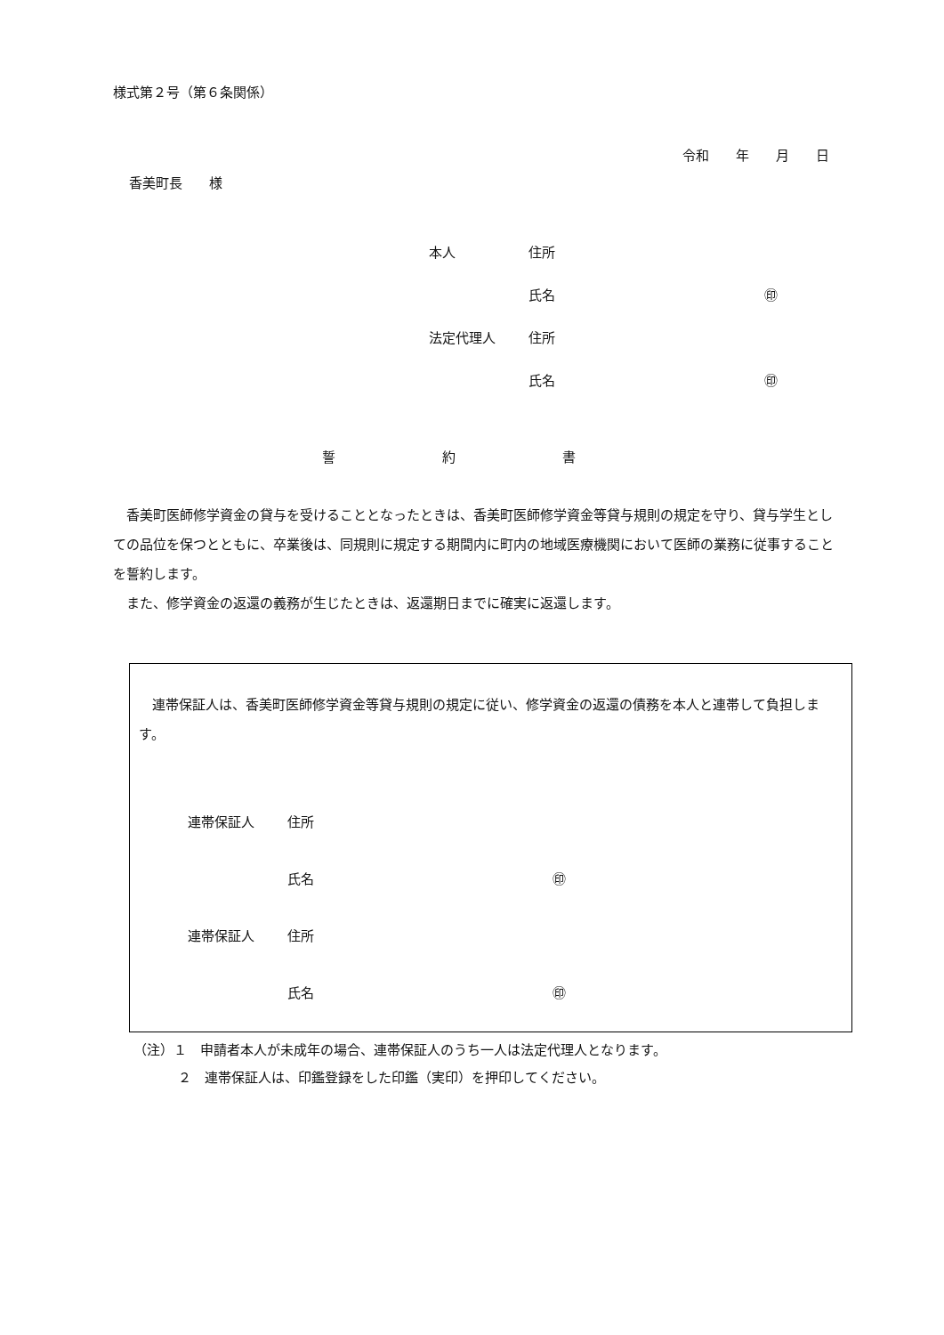様式第２号（第６条関係）
令和　　年　　月　　日
香美町長　　様
本人 住所
氏名 ㊞
法定代理人 住所
氏名 ㊞
誓　　　　　　　　約　　　　　　　　書
香美町医師修学資金の貸与を受けることとなったときは、香美町医師修学資金等貸与規則の規定を守り、貸与学生としての品位を保つとともに、卒業後は、同規則に規定する期間内に町内の地域医療機関において医師の業務に従事することを誓約します。
また、修学資金の返還の義務が生じたときは、返還期日までに確実に返還します。
連帯保証人は、香美町医師修学資金等貸与規則の規定に従い、修学資金の返還の債務を本人と連帯して負担します。
連帯保証人 住所
氏名 ㊞
連帯保証人 住所
氏名 ㊞
（注）１　申請者本人が未成年の場合、連帯保証人のうち一人は法定代理人となります。
２　連帯保証人は、印鑑登録をした印鑑（実印）を押印してください。